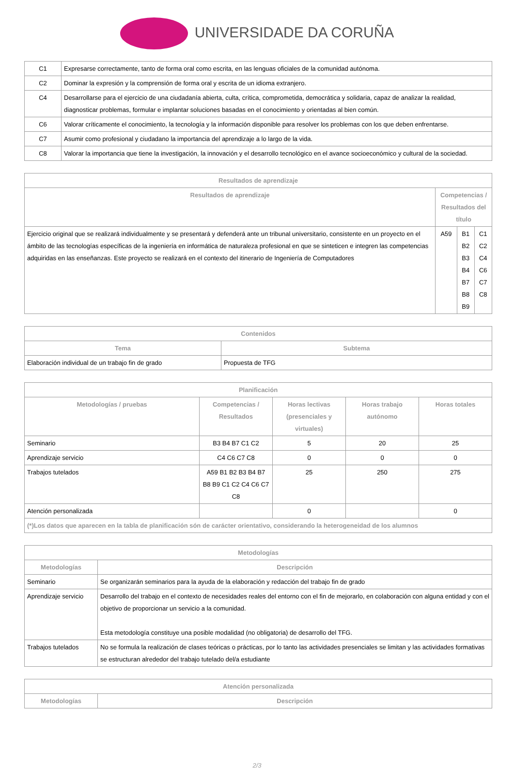UNIVERSIDADE DA CORUÑA
| C1 | Expresarse correctamente, tanto de forma oral como escrita, en las lenguas oficiales de la comunidad autónoma. |
| C2 | Dominar la expresión y la comprensión de forma oral y escrita de un idioma extranjero. |
| C4 | Desarrollarse para el ejercicio de una ciudadanía abierta, culta, crítica, comprometida, democrática y solidaria, capaz de analizar la realidad, diagnosticar problemas, formular e implantar soluciones basadas en el conocimiento y orientadas al bien común. |
| C6 | Valorar críticamente el conocimiento, la tecnología y la información disponible para resolver los problemas con los que deben enfrentarse. |
| C7 | Asumir como profesional y ciudadano la importancia del aprendizaje a lo largo de la vida. |
| C8 | Valorar la importancia que tiene la investigación, la innovación y el desarrollo tecnológico en el avance socioeconómico y cultural de la sociedad. |
| Resultados de aprendizaje | | | |
| --- | --- | --- | --- |
| Resultados de aprendizaje | Competencias / Resultados del título | | |
| Ejercicio original que se realizará individualmente y se presentará y defenderá ante un tribunal universitario, consistente en un proyecto en el ámbito de las tecnologías específicas de la ingeniería en informática de naturaleza profesional en que se sinteticen e integren las competencias adquiridas en las enseñanzas. Este proyecto se realizará en el contexto del itinerario de Ingeniería de Computadores | A59 | B1 B2 B3 B4 B7 B8 B9 | C1 C2 C4 C6 C7 C8 |
| Contenidos | |
| --- | --- |
| Tema | Subtema |
| Elaboración individual de un trabajo fin de grado | Propuesta de TFG |
| Planificación | | | | |
| --- | --- | --- | --- | --- |
| Metodologías / pruebas | Competencias / Resultados | Horas lectivas (presenciales y virtuales) | Horas trabajo autónomo | Horas totales |
| Seminario | B3 B4 B7 C1 C2 | 5 | 20 | 25 |
| Aprendizaje servicio | C4 C6 C7 C8 | 0 | 0 | 0 |
| Trabajos tutelados | A59 B1 B2 B3 B4 B7 B8 B9 C1 C2 C4 C6 C7 C8 | 25 | 250 | 275 |
| Atención personalizada | | 0 | | 0 |
| (*)Los datos que aparecen en la tabla de planificación són de carácter orientativo, considerando la heterogeneidad de los alumnos | | | | |
| Metodologías | |
| --- | --- |
| Metodologías | Descripción |
| Seminario | Se organizarán seminarios para la ayuda de la elaboración y redacción del trabajo fin de grado |
| Aprendizaje servicio | Desarrollo del trabajo en el contexto de necesidades reales del entorno con el fin de mejorarlo, en colaboración con alguna entidad y con el objetivo de proporcionar un servicio a la comunidad. Esta metodología constituye una posible modalidad (no obligatoria) de desarrollo del TFG. |
| Trabajos tutelados | No se formula la realización de clases teóricas o prácticas, por lo tanto las actividades presenciales se limitan y las actividades formativas se estructuran alrededor del trabajo tutelado del/a estudiante |
| Atención personalizada | |
| --- | --- |
| Metodologías | Descripción |
2/3